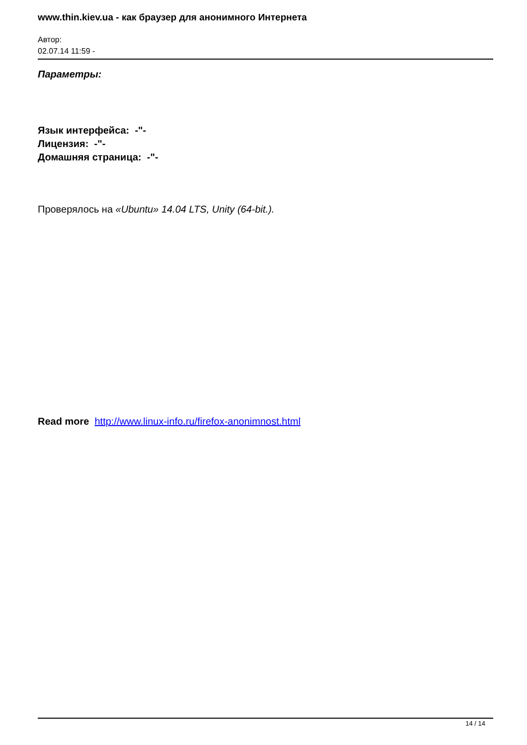www.thin.kiev.ua - как браузер для анонимного Интернета
Автор:
02.07.14 11:59 -
Параметры:
Язык интерфейса: -"-
Лицензия: -"-
Домашняя страница: -"-
Проверялось на «Ubuntu» 14.04 LTS, Unity (64-bit.).
Read more http://www.linux-info.ru/firefox-anonimnost.html
14 / 14